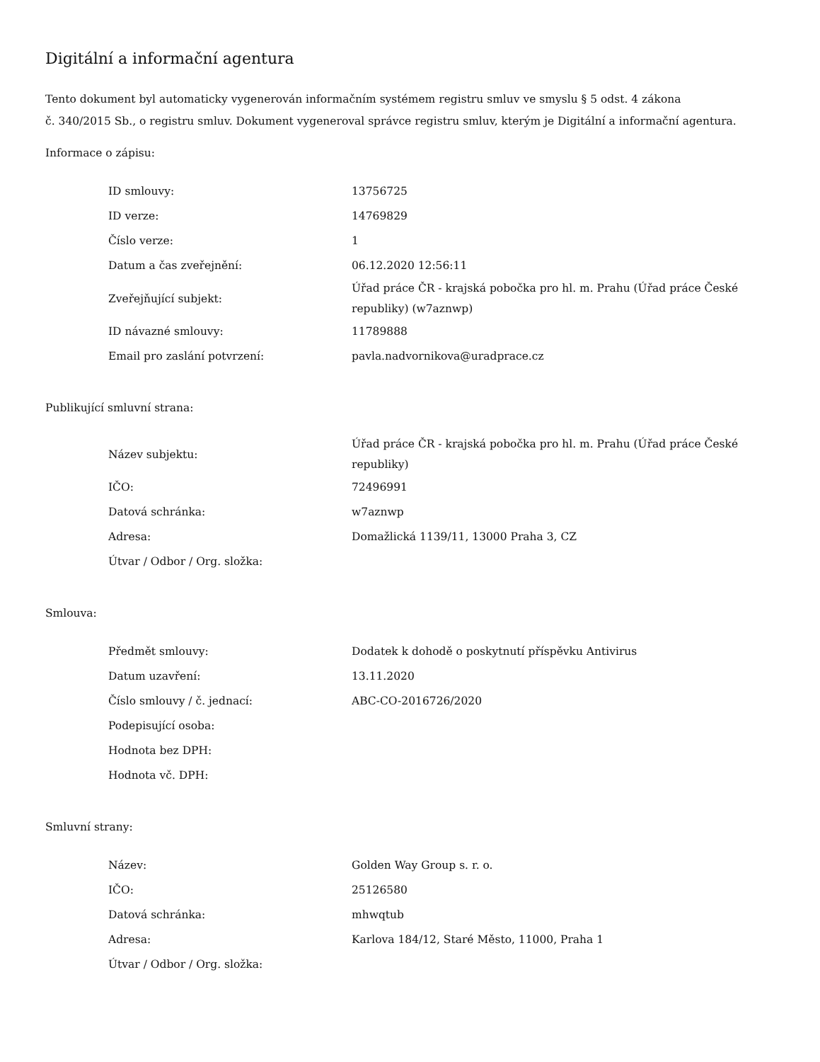Digitální a informační agentura
Tento dokument byl automaticky vygenerován informačním systémem registru smluv ve smyslu § 5 odst. 4 zákona
č. 340/2015 Sb., o registru smluv. Dokument vygeneroval správce registru smluv, kterým je Digitální a informační agentura.
Informace o zápisu:
| ID smlouvy: | 13756725 |
| ID verze: | 14769829 |
| Číslo verze: | 1 |
| Datum a čas zveřejnění: | 06.12.2020 12:56:11 |
| Zveřejňující subjekt: | Úřad práce ČR - krajská pobočka pro hl. m. Prahu (Úřad práce České republiky) (w7aznwp) |
| ID návazné smlouvy: | 11789888 |
| Email pro zaslání potvrzení: | pavla.nadvornikova@uradprace.cz |
Publikující smluvní strana:
| Název subjektu: | Úřad práce ČR - krajská pobočka pro hl. m. Prahu (Úřad práce České republiky) |
| IČO: | 72496991 |
| Datová schránka: | w7aznwp |
| Adresa: | Domažlická 1139/11, 13000 Praha 3, CZ |
| Útvar / Odbor / Org. složka: | |
Smlouva:
| Předmět smlouvy: | Dodatek k dohodě o poskytnutí příspěvku Antivirus |
| Datum uzavření: | 13.11.2020 |
| Číslo smlouvy / č. jednací: | ABC-CO-2016726/2020 |
| Podepisující osoba: | |
| Hodnota bez DPH: | |
| Hodnota vč. DPH: | |
Smluvní strany:
| Název: | Golden Way Group s. r. o. |
| IČO: | 25126580 |
| Datová schránka: | mhwqtub |
| Adresa: | Karlova 184/12, Staré Město, 11000, Praha 1 |
| Útvar / Odbor / Org. složka: | |